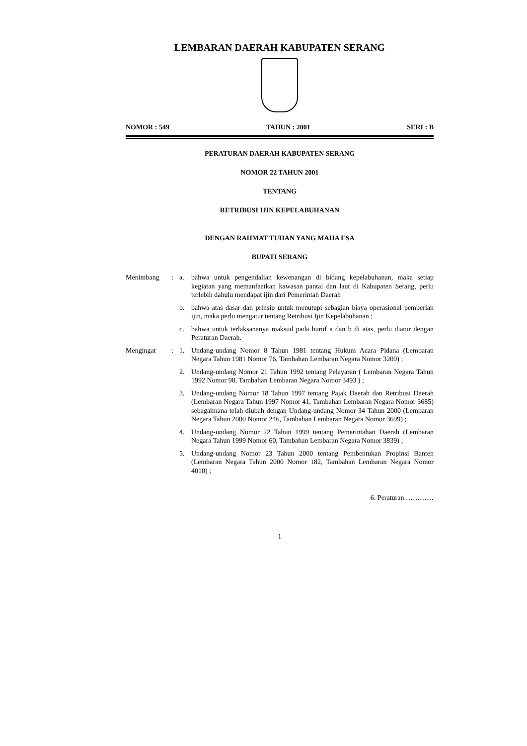LEMBARAN DAERAH KABUPATEN SERANG
NOMOR : 549 TAHUN : 2001 SERI : B
PERATURAN DAERAH KABUPATEN SERANG
NOMOR 22 TAHUN 2001
TENTANG
RETRIBUSI IJIN KEPELABUHANAN
DENGAN RAHMAT TUHAN YANG MAHA ESA
BUPATI SERANG
Menimbang: a. bahwa untuk pengendalian kewenangan di bidang kepelabuhanan, maka setiap kegiatan yang memanfaatkan kawasan pantai dan laut di Kabupaten Serang, perlu terlebih dahulu mendapat ijin dari Pemerintah Daerah
b. bahwa atas dasar dan prinsip untuk menutupi sebagian biaya operasional pemberian ijin, maka perlu mengatur tentang Retribusi Ijin Kepelabuhanan ;
c. bahwa untuk terlaksananya maksud pada huruf a dan b di atas, perlu diatur dengan Peraturan Daerah.
Mengingat: 1. Undang-undang Nomor 8 Tahun 1981 tentang Hukum Acara Pidana (Lembaran Negara Tahun 1981 Nomor 76, Tambahan Lembaran Negara Nomor 3209) ;
2. Undang-undang Nomor 21 Tahun 1992 tentang Pelayaran ( Lembaran Negara Tahun 1992 Nomor 98, Tambahan Lembaran Negara Nomor 3493 ) ;
3. Undang-undang Nomor 18 Tahun 1997 tentang Pajak Daerah dan Retribusi Daerah (Lembaran Negara Tahun 1997 Nomor 41, Tambahan Lembaran Negara Nomor 3685) sebagaimana telah diubah dengan Undang-undang Nomor 34 Tahun 2000 (Lembaran Negara Tahun 2000 Nomor 246, Tambahan Lembaran Negara Nomor 3699) ;
4. Undang-undang Nomor 22 Tahun 1999 tentang Pemerintahan Daerah (Lembaran Negara Tahun 1999 Nomor 60, Tambahan Lembaran Negara Nomor 3839) ;
5. Undang-undang Nomor 23 Tahun 2000 tentang Pembentukan Propinsi Banten (Lembaran Negara Tahun 2000 Nomor 182, Tambahan Lembaran Negara Nomor 4010) ;
6. Peraturan …………
1